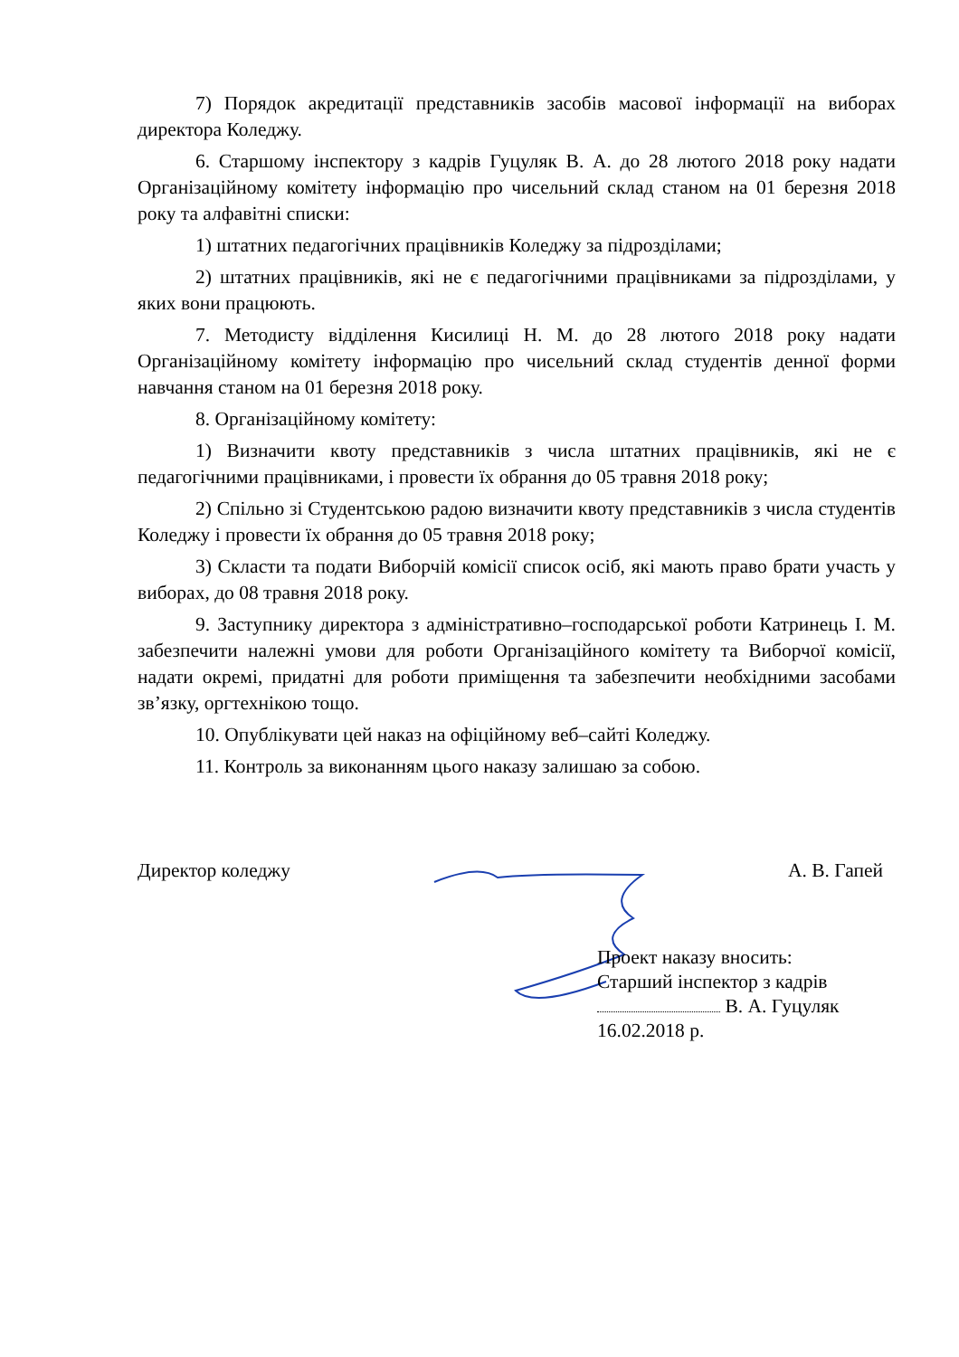7) Порядок акредитації представників засобів масової інформації на виборах директора Коледжу.
6. Старшому інспектору з кадрів Гуцуляк В. А. до 28 лютого 2018 року надати Організаційному комітету інформацію про чисельний склад станом на 01 березня 2018 року та алфавітні списки:
1) штатних педагогічних працівників Коледжу за підрозділами;
2) штатних працівників, які не є педагогічними працівниками за підрозділами, у яких вони працюють.
7. Методисту відділення Кисилиці Н. М. до 28 лютого 2018 року надати Організаційному комітету інформацію про чисельний склад студентів денної форми навчання станом на 01 березня 2018 року.
8. Організаційному комітету:
1) Визначити квоту представників з числа штатних працівників, які не є педагогічними працівниками, і провести їх обрання до 05 травня 2018 року;
2) Спільно зі Студентською радою визначити квоту представників з числа студентів Коледжу і провести їх обрання до 05 травня 2018 року;
3) Скласти та подати Виборчій комісії список осіб, які мають право брати участь у виборах, до 08 травня 2018 року.
9. Заступнику директора з адміністративно–господарської роботи Катринець І. М. забезпечити належні умови для роботи Організаційного комітету та Виборчої комісії, надати окремі, придатні для роботи приміщення та забезпечити необхідними засобами зв’язку, оргтехнікою тощо.
10. Опублікувати цей наказ на офіційному веб–сайті Коледжу.
11. Контроль за виконанням цього наказу залишаю за собою.
Директор коледжу А. В. Гапей
Проект наказу вносить:
Старший інспектор з кадрів
В. А. Гуцуляк
16.02.2018 р.